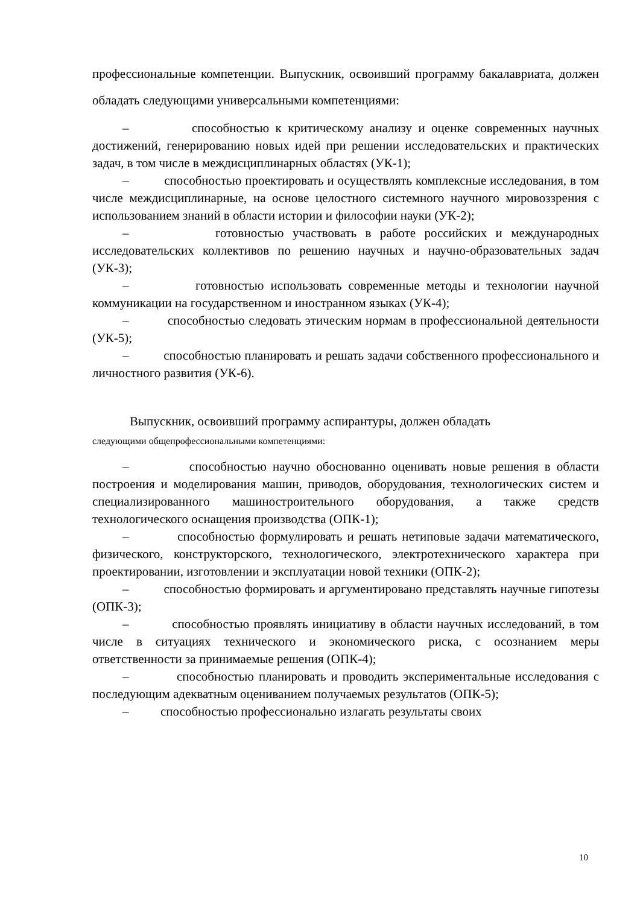профессиональные компетенции. Выпускник, освоивший программу бакалавриата, должен обладать следующими универсальными компетенциями:
– способностью к критическому анализу и оценке современных научных достижений, генерированию новых идей при решении исследовательских и практических задач, в том числе в междисциплинарных областях (УК-1);
– способностью проектировать и осуществлять комплексные исследования, в том числе междисциплинарные, на основе целостного системного научного мировоззрения с использованием знаний в области истории и философии науки (УК-2);
– готовностью участвовать в работе российских и международных исследовательских коллективов по решению научных и научно-образовательных задач (УК-3);
– готовностью использовать современные методы и технологии научной коммуникации на государственном и иностранном языках (УК-4);
– способностью следовать этическим нормам в профессиональной деятельности (УК-5);
– способностью планировать и решать задачи собственного профессионального и личностного развития (УК-6).
Выпускник, освоивший программу аспирантуры, должен обладать
следующими общепрофессиональными компетенциями:
– способностью научно обоснованно оценивать новые решения в области построения и моделирования машин, приводов, оборудования, технологических систем и специализированного машиностроительного оборудования, а также средств технологического оснащения производства (ОПК-1);
– способностью формулировать и решать нетиповые задачи математического, физического, конструкторского, технологического, электротехнического характера при проектировании, изготовлении и эксплуатации новой техники (ОПК-2);
– способностью формировать и аргументировано представлять научные гипотезы (ОПК-3);
– способностью проявлять инициативу в области научных исследований, в том числе в ситуациях технического и экономического риска, с осознанием меры ответственности за принимаемые решения (ОПК-4);
– способностью планировать и проводить экспериментальные исследования с последующим адекватным оцениванием получаемых результатов (ОПК-5);
– способностью профессионально излагать результаты своих
10